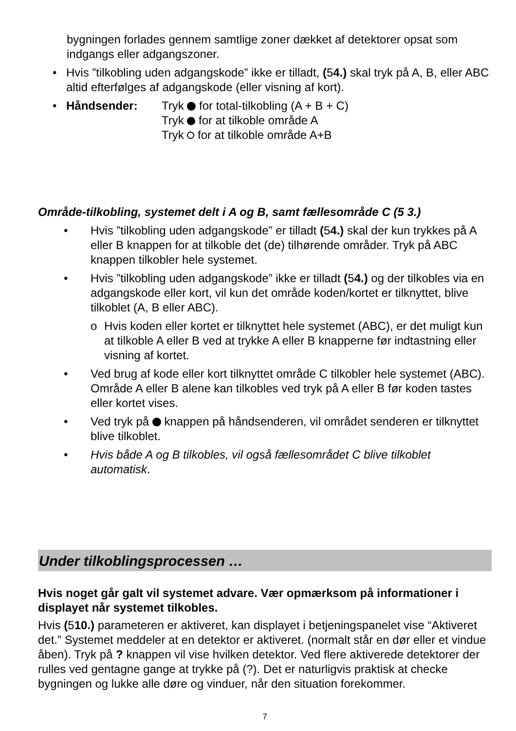bygningen forlades gennem samtlige zoner dækket af detektorer opsat som indgangs eller adgangszoner.
• Hvis ”tilkobling uden adgangskode” ikke er tilladt, (54.) skal tryk på A, B, eller ABC altid efterfølges af adgangskode (eller visning af kort).
• Håndsender: Tryk for total-tilkobling (A + B + C)
Tryk for at tilkoble område A
Tryk for at tilkoble område A+B
Område-tilkobling, systemet delt i A og B, samt fællesområde C (5 3.)
• Hvis ”tilkobling uden adgangskode” er tilladt (54.) skal der kun trykkes på A eller B knappen for at tilkoble det (de) tilhørende områder. Tryk på ABC knappen tilkobler hele systemet.
• Hvis ”tilkobling uden adgangskode” ikke er tilladt (54.) og der tilkobles via en adgangskode eller kort, vil kun det område koden/kortet er tilknyttet, blive tilkoblet (A, B eller ABC).
o Hvis koden eller kortet er tilknyttet hele systemet (ABC), er det muligt kun at tilkoble A eller B ved at trykke A eller B knapperne før indtastning eller visning af kortet.
• Ved brug af kode eller kort tilknyttet område C tilkobler hele systemet (ABC). Område A eller B alene kan tilkobles ved tryk på A eller B før koden tastes eller kortet vises.
• Ved tryk på knappen på håndsenderen, vil området senderen er tilknyttet blive tilkoblet.
• Hvis både A og B tilkobles, vil også fællesområdet C blive tilkoblet automatisk.
Under tilkoblingsprocessen …
Hvis noget går galt vil systemet advare. Vær opmærksom på informationer i displayet når systemet tilkobles.
Hvis (510.) parameteren er aktiveret, kan displayet i betjeningspanelet vise “Aktiveret det.” Systemet meddeler at en detektor er aktiveret. (normalt står en dør eller et vindue åben). Tryk på ? knappen vil vise hvilken detektor. Ved flere aktiverede detektorer der rulles ved gentagne gange at trykke på (?). Det er naturligvis praktisk at checke bygningen og lukke alle døre og vinduer, når den situation forekommer.
7